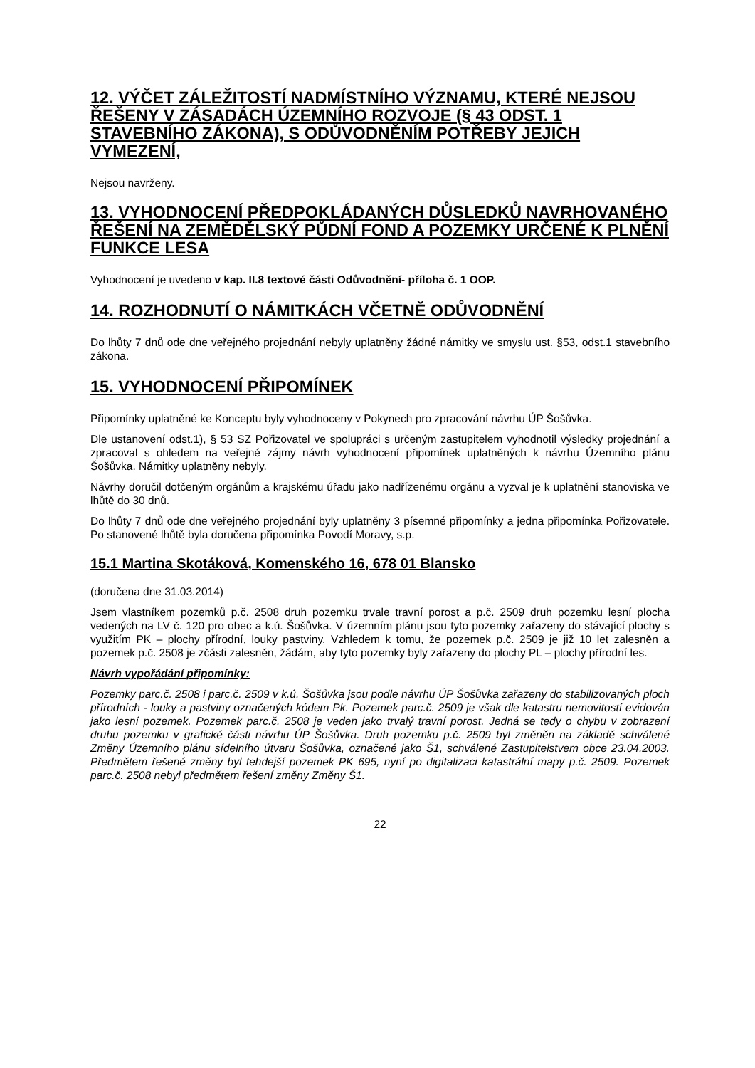12. VÝČET ZÁLEŽITOSTÍ NADMÍSTNÍHO VÝZNAMU, KTERÉ NEJSOU ŘEŠENY V ZÁSADÁCH ÚZEMNÍHO ROZVOJE (§ 43 ODST. 1 STAVEBNÍHO ZÁKONA), S ODŮVODNĚNÍM POTŘEBY JEJICH VYMEZENÍ,
Nejsou navrženy.
13. VYHODNOCENÍ PŘEDPOKLÁDANÝCH DŮSLEDKŮ NAVRHOVANÉHO ŘEŠENÍ NA ZEMĚDĚLSKÝ PŮDNÍ FOND A POZEMKY URČENÉ K PLNĚNÍ FUNKCE LESA
Vyhodnocení je uvedeno v kap. II.8 textové části Odůvodnění- příloha č. 1 OOP.
14. ROZHODNUTÍ O NÁMITKÁCH VČETNĚ ODŮVODNĚNÍ
Do lhůty 7 dnů ode dne veřejného projednání nebyly uplatněny žádné námitky ve smyslu ust. §53, odst.1 stavebního zákona.
15. VYHODNOCENÍ PŘIPOMÍNEK
Připomínky uplatněné ke Konceptu byly vyhodnoceny v Pokynech pro zpracování návrhu ÚP Šošůvka.
Dle ustanovení odst.1), § 53 SZ Pořizovatel ve spolupráci s určeným zastupitelem vyhodnotil výsledky projednání a zpracoval s ohledem na veřejné zájmy návrh vyhodnocení připomínek uplatněných k návrhu Územního plánu Šošůvka. Námitky uplatněny nebyly.
Návrhy doručil dotčeným orgánům a krajskému úřadu jako nadřízenému orgánu a vyzval je k uplatnění stanoviska ve lhůtě do 30 dnů.
Do lhůty 7 dnů ode dne veřejného projednání byly uplatněny 3 písemné připomínky a jedna připomínka Pořizovatele. Po stanovené lhůtě byla doručena připomínka Povodí Moravy, s.p.
15.1 Martina Skotáková, Komenského 16, 678 01 Blansko
(doručena dne 31.03.2014)
Jsem vlastníkem pozemků p.č. 2508 druh pozemku trvale travní porost a p.č. 2509 druh pozemku lesní plocha vedených na LV č. 120 pro obec a k.ú. Šošůvka. V územním plánu jsou tyto pozemky zařazeny do stávající plochy s využitím PK – plochy přírodní, louky pastviny. Vzhledem k tomu, že pozemek p.č. 2509 je již 10 let zalesněn a pozemek p.č. 2508 je zčásti zalesněn, žádám, aby tyto pozemky byly zařazeny do plochy PL – plochy přírodní les.
Návrh vypořádání připomínky:
Pozemky parc.č. 2508 i parc.č. 2509 v k.ú. Šošůvka jsou podle návrhu ÚP Šošůvka zařazeny do stabilizovaných ploch přírodních - louky a pastviny označených kódem Pk. Pozemek parc.č. 2509 je však dle katastru nemovitostí evidován jako lesní pozemek. Pozemek parc.č. 2508 je veden jako trvalý travní porost. Jedná se tedy o chybu v zobrazení druhu pozemku v grafické části návrhu ÚP Šošůvka. Druh pozemku p.č. 2509 byl změněn na základě schválené Změny Územního plánu sídelního útvaru Šošůvka, označené jako Š1, schválené Zastupitelstvem obce 23.04.2003. Předmětem řešené změny byl tehdejší pozemek PK 695, nyní po digitalizaci katastrální mapy p.č. 2509. Pozemek parc.č. 2508 nebyl předmětem řešení změny Změny Š1.
22